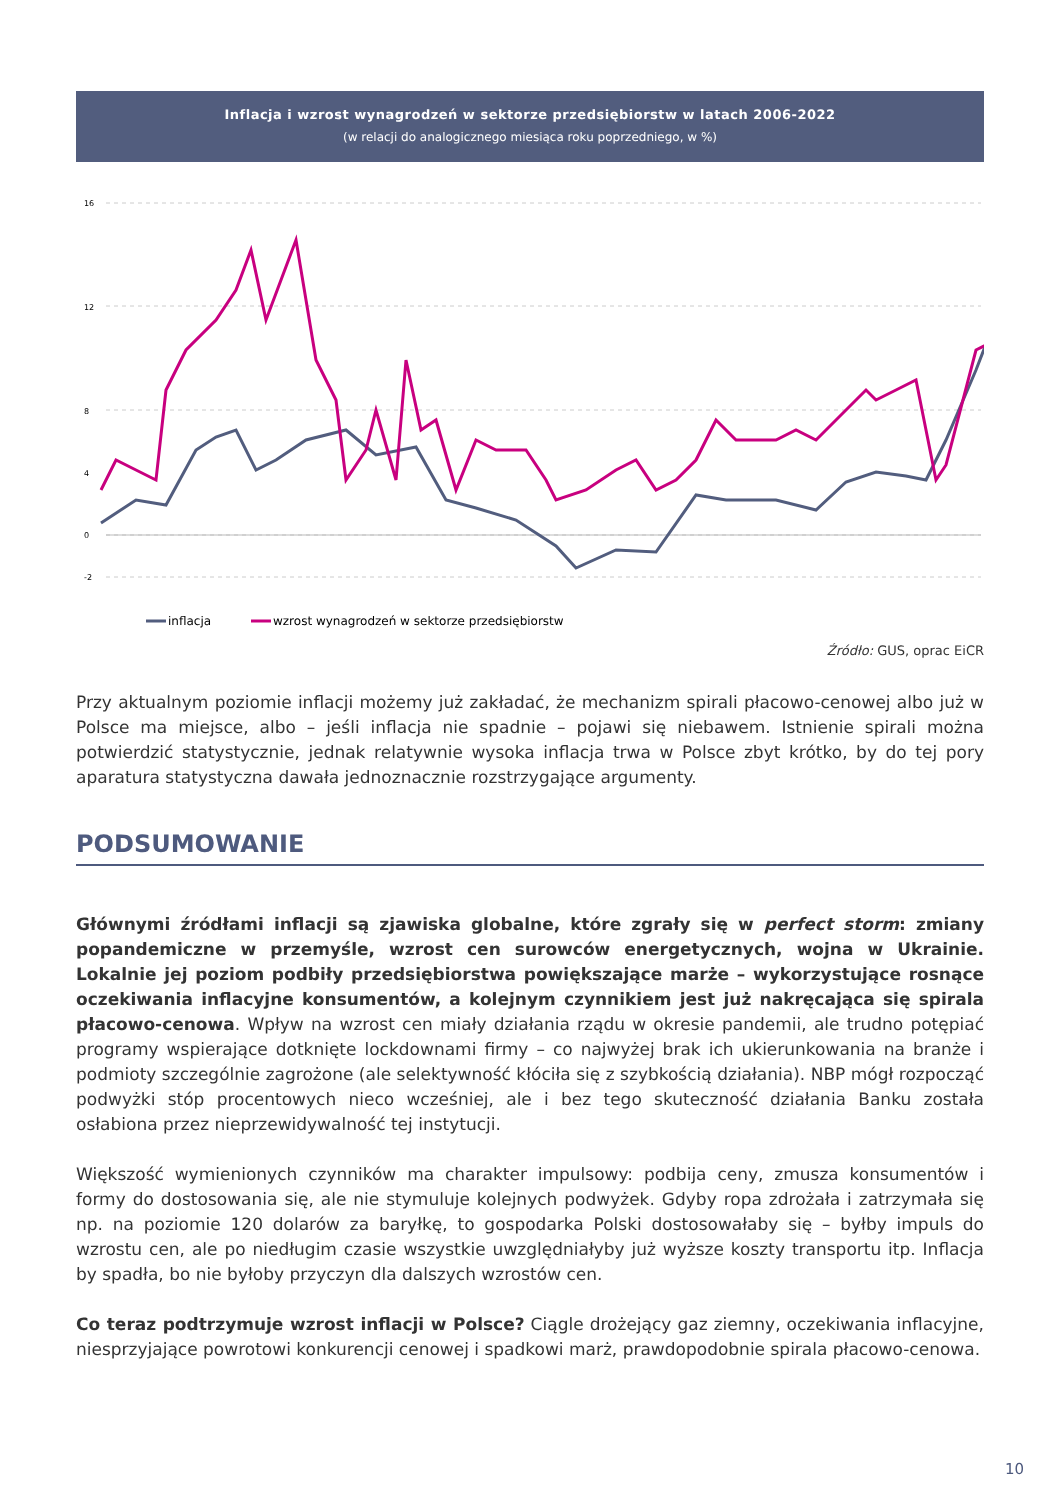Inflacja i wzrost wynagrodzeń w sektorze przedsiębiorstw w latach 2006-2022
(w relacji do analogicznego miesiąca roku poprzedniego, w %)
16
12
8
4
0
-2
inflacja
wzrost wynagrodzeń w sektorze przedsiębiorstw
Źródło: GUS, oprac EiCR
Przy aktualnym poziomie inflacji możemy już zakładać, że mechanizm spirali płacowo-cenowej albo już w Polsce ma miejsce, albo – jeśli inflacja nie spadnie – pojawi się niebawem. Istnienie spirali można potwierdzić statystycznie, jednak relatywnie wysoka inflacja trwa w Polsce zbyt krótko, by do tej pory aparatura statystyczna dawała jednoznacznie rozstrzygające argumenty.
PODSUMOWANIE
Głównymi źródłami inflacji są zjawiska globalne, które zgrały się w perfect storm: zmiany popandemiczne w przemyśle, wzrost cen surowców energetycznych, wojna w Ukrainie. Lokalnie jej poziom podbiły przedsiębiorstwa powiększające marże – wykorzystujące rosnące oczekiwania inflacyjne konsumentów, a kolejnym czynnikiem jest już nakręcająca się spirala płacowo-cenowa. Wpływ na wzrost cen miały działania rządu w okresie pandemii, ale trudno potępiać programy wspierające dotknięte lockdownami firmy – co najwyżej brak ich ukierunkowania na branże i podmioty szczególnie zagrożone (ale selektywność kłóciła się z szybkością działania). NBP mógł rozpocząć podwyżki stóp procentowych nieco wcześniej, ale i bez tego skuteczność działania Banku została osłabiona przez nieprzewidywalność tej instytucji.
Większość wymienionych czynników ma charakter impulsowy: podbija ceny, zmusza konsumentów i formy do dostosowania się, ale nie stymuluje kolejnych podwyżek. Gdyby ropa zdrożała i zatrzymała się np. na poziomie 120 dolarów za baryłkę, to gospodarka Polski dostosowałaby się – byłby impuls do wzrostu cen, ale po niedługim czasie wszystkie uwzględniałyby już wyższe koszty transportu itp. Inflacja by spadła, bo nie byłoby przyczyn dla dalszych wzrostów cen.
Co teraz podtrzymuje wzrost inflacji w Polsce? Ciągle drożejący gaz ziemny, oczekiwania inflacyjne, niesprzyjające powrotowi konkurencji cenowej i spadkowi marż, prawdopodobnie spirala płacowo-cenowa.
10